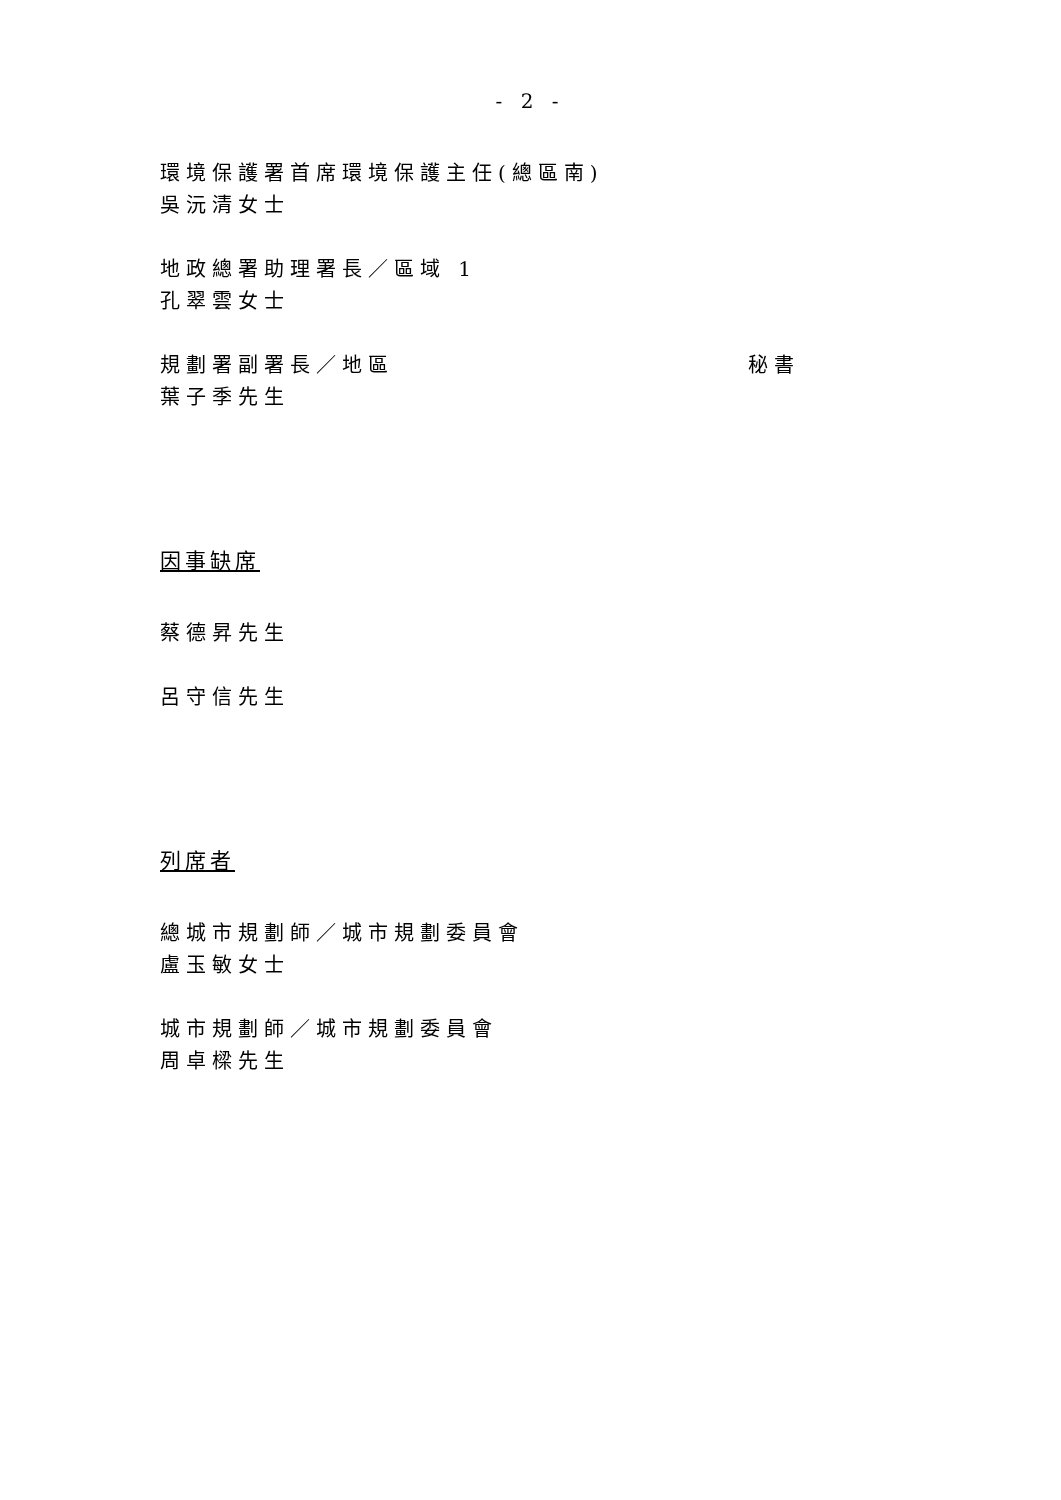- 2 -
環境保護署首席環境保護主任(總區南)
吳沅清女士
地政總署助理署長／區域 1
孔翠雲女士
規劃署副署長／地區 秘書
葉子季先生
因事缺席
蔡德昇先生
呂守信先生
列席者
總城市規劃師／城市規劃委員會
盧玉敏女士
城市規劃師／城市規劃委員會
周卓樑先生